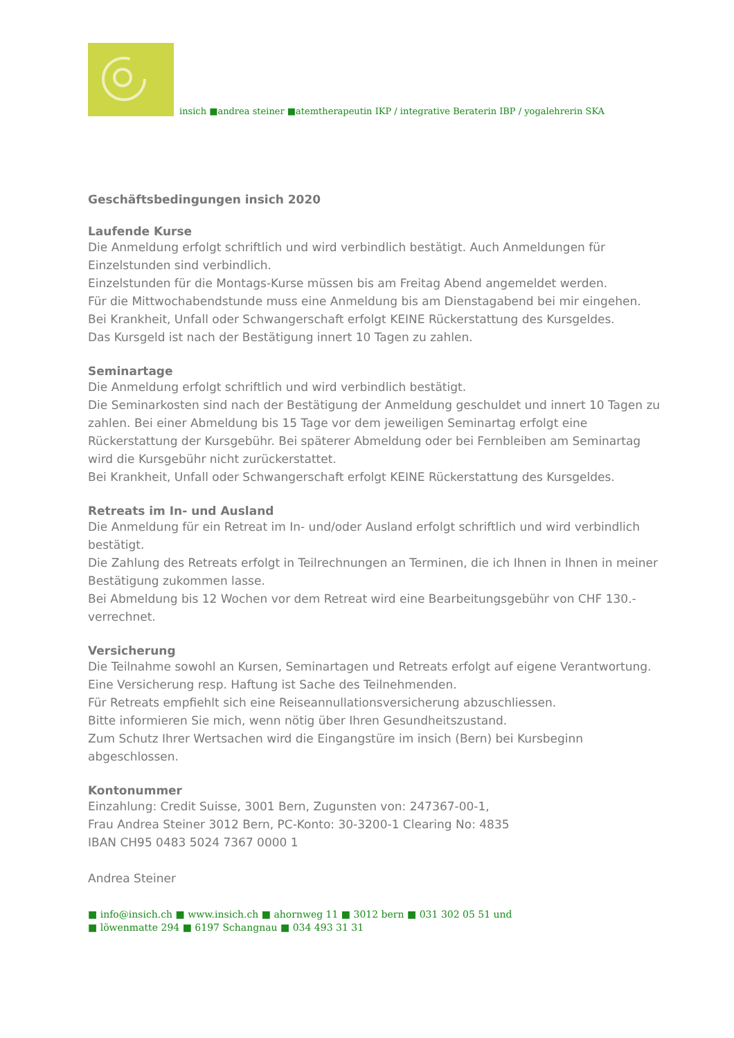insich ■andrea steiner ■atemtherapeutin IKP / integrative Beraterin IBP / yogalehrerin SKA
Geschäftsbedingungen insich 2020
Laufende Kurse
Die Anmeldung erfolgt schriftlich und wird verbindlich bestätigt. Auch Anmeldungen für Einzelstunden sind verbindlich.
Einzelstunden für die Montags-Kurse müssen bis am Freitag Abend angemeldet werden.
Für die Mittwochabendstunde muss eine Anmeldung bis am Dienstagabend bei mir eingehen.
Bei Krankheit, Unfall oder Schwangerschaft erfolgt KEINE Rückerstattung des Kursgeldes.
Das Kursgeld ist nach der Bestätigung innert 10 Tagen zu zahlen.
Seminartage
Die Anmeldung erfolgt schriftlich und wird verbindlich bestätigt.
Die Seminarkosten sind nach der Bestätigung der Anmeldung geschuldet und innert 10 Tagen zu zahlen. Bei einer Abmeldung bis 15 Tage vor dem jeweiligen Seminartag erfolgt eine Rückerstattung der Kursgebühr. Bei späterer Abmeldung oder bei Fernbleiben am Seminartag wird die Kursgebühr nicht zurückerstattet.
Bei Krankheit, Unfall oder Schwangerschaft erfolgt KEINE Rückerstattung des Kursgeldes.
Retreats im In- und Ausland
Die Anmeldung für ein Retreat im In- und/oder Ausland erfolgt schriftlich und wird verbindlich bestätigt.
Die Zahlung des Retreats erfolgt in Teilrechnungen an Terminen, die ich Ihnen in Ihnen in meiner Bestätigung zukommen lasse.
Bei Abmeldung bis 12 Wochen vor dem Retreat wird eine Bearbeitungsgebühr von CHF 130.- verrechnet.
Versicherung
Die Teilnahme sowohl an Kursen, Seminartagen und Retreats erfolgt auf eigene Verantwortung. Eine Versicherung resp. Haftung ist Sache des Teilnehmenden.
Für Retreats empfiehlt sich eine Reiseannullationsversicherung abzuschliessen.
Bitte informieren Sie mich, wenn nötig über Ihren Gesundheitszustand.
Zum Schutz Ihrer Wertsachen wird die Eingangstüre im insich (Bern) bei Kursbeginn abgeschlossen.
Kontonummer
Einzahlung: Credit Suisse, 3001 Bern, Zugunsten von: 247367-00-1,
Frau Andrea Steiner 3012 Bern, PC-Konto: 30-3200-1 Clearing No: 4835
IBAN CH95 0483 5024 7367 0000 1
Andrea Steiner
■ info@insich.ch ■ www.insich.ch ■ ahornweg 11 ■ 3012 bern ■ 031 302 05 51 und
■ löwenmatte 294 ■ 6197 Schangnau ■ 034 493 31 31